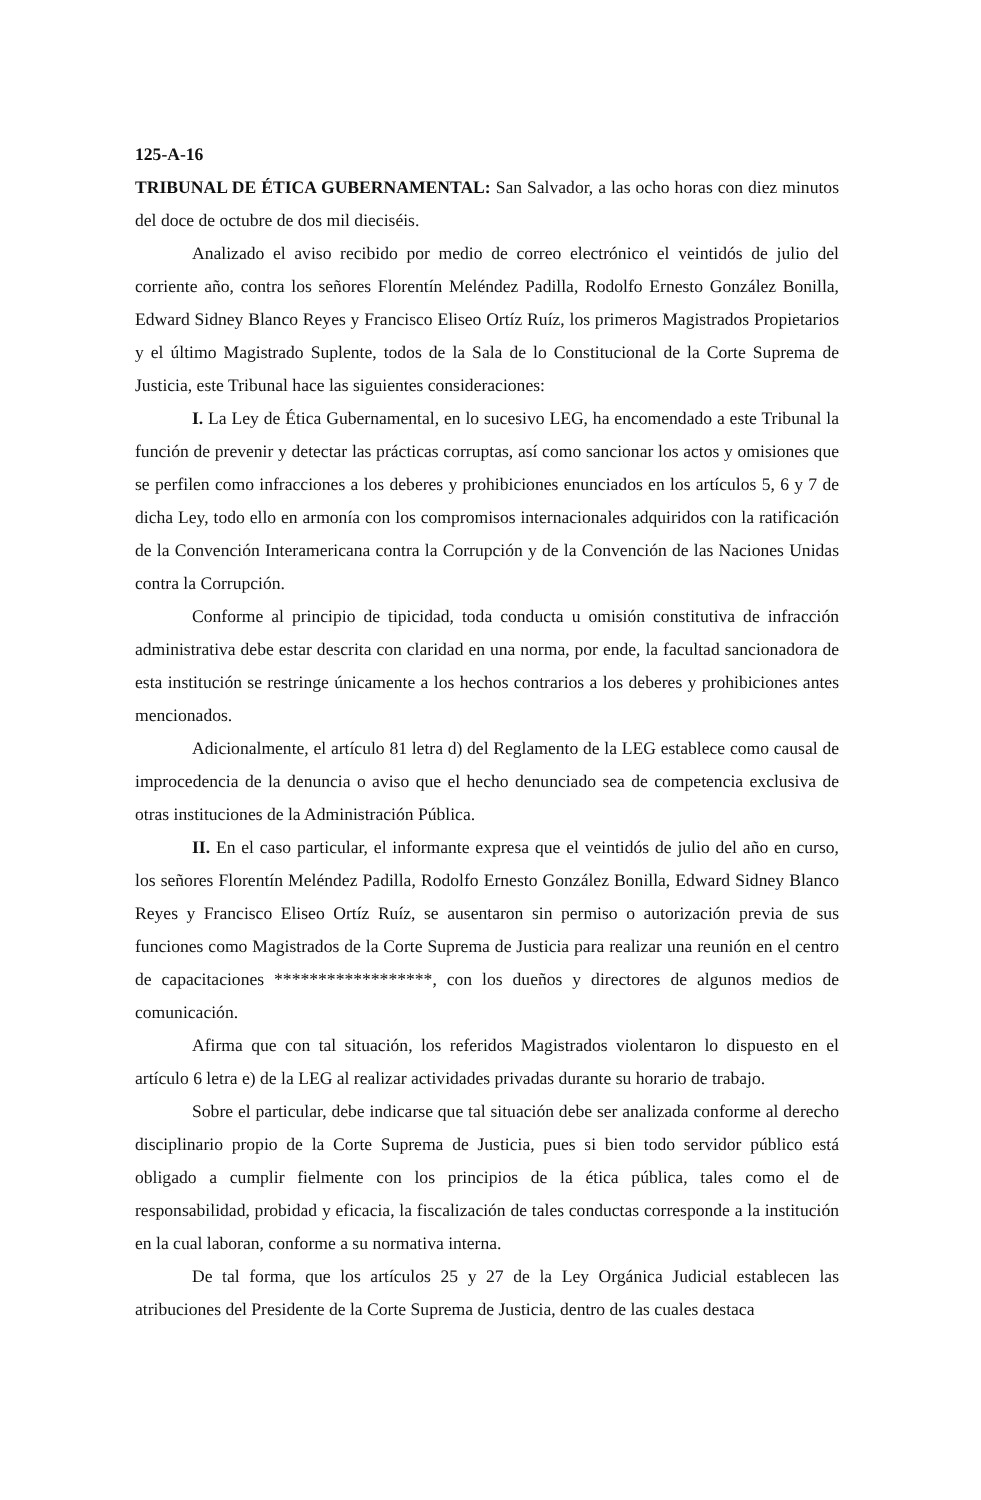125-A-16
TRIBUNAL DE ÉTICA GUBERNAMENTAL: San Salvador, a las ocho horas con diez minutos del doce de octubre de dos mil dieciséis.
Analizado el aviso recibido por medio de correo electrónico el veintidós de julio del corriente año, contra los señores Florentín Meléndez Padilla, Rodolfo Ernesto González Bonilla, Edward Sidney Blanco Reyes y Francisco Eliseo Ortíz Ruíz, los primeros Magistrados Propietarios y el último Magistrado Suplente, todos de la Sala de lo Constitucional de la Corte Suprema de Justicia, este Tribunal hace las siguientes consideraciones:
I. La Ley de Ética Gubernamental, en lo sucesivo LEG, ha encomendado a este Tribunal la función de prevenir y detectar las prácticas corruptas, así como sancionar los actos y omisiones que se perfilen como infracciones a los deberes y prohibiciones enunciados en los artículos 5, 6 y 7 de dicha Ley, todo ello en armonía con los compromisos internacionales adquiridos con la ratificación de la Convención Interamericana contra la Corrupción y de la Convención de las Naciones Unidas contra la Corrupción.
Conforme al principio de tipicidad, toda conducta u omisión constitutiva de infracción administrativa debe estar descrita con claridad en una norma, por ende, la facultad sancionadora de esta institución se restringe únicamente a los hechos contrarios a los deberes y prohibiciones antes mencionados.
Adicionalmente, el artículo 81 letra d) del Reglamento de la LEG establece como causal de improcedencia de la denuncia o aviso que el hecho denunciado sea de competencia exclusiva de otras instituciones de la Administración Pública.
II. En el caso particular, el informante expresa que el veintidós de julio del año en curso, los señores Florentín Meléndez Padilla, Rodolfo Ernesto González Bonilla, Edward Sidney Blanco Reyes y Francisco Eliseo Ortíz Ruíz, se ausentaron sin permiso o autorización previa de sus funciones como Magistrados de la Corte Suprema de Justicia para realizar una reunión en el centro de capacitaciones ******************, con los dueños y directores de algunos medios de comunicación.
Afirma que con tal situación, los referidos Magistrados violentaron lo dispuesto en el artículo 6 letra e) de la LEG al realizar actividades privadas durante su horario de trabajo.
Sobre el particular, debe indicarse que tal situación debe ser analizada conforme al derecho disciplinario propio de la Corte Suprema de Justicia, pues si bien todo servidor público está obligado a cumplir fielmente con los principios de la ética pública, tales como el de responsabilidad, probidad y eficacia, la fiscalización de tales conductas corresponde a la institución en la cual laboran, conforme a su normativa interna.
De tal forma, que los artículos 25 y 27 de la Ley Orgánica Judicial establecen las atribuciones del Presidente de la Corte Suprema de Justicia, dentro de las cuales destaca